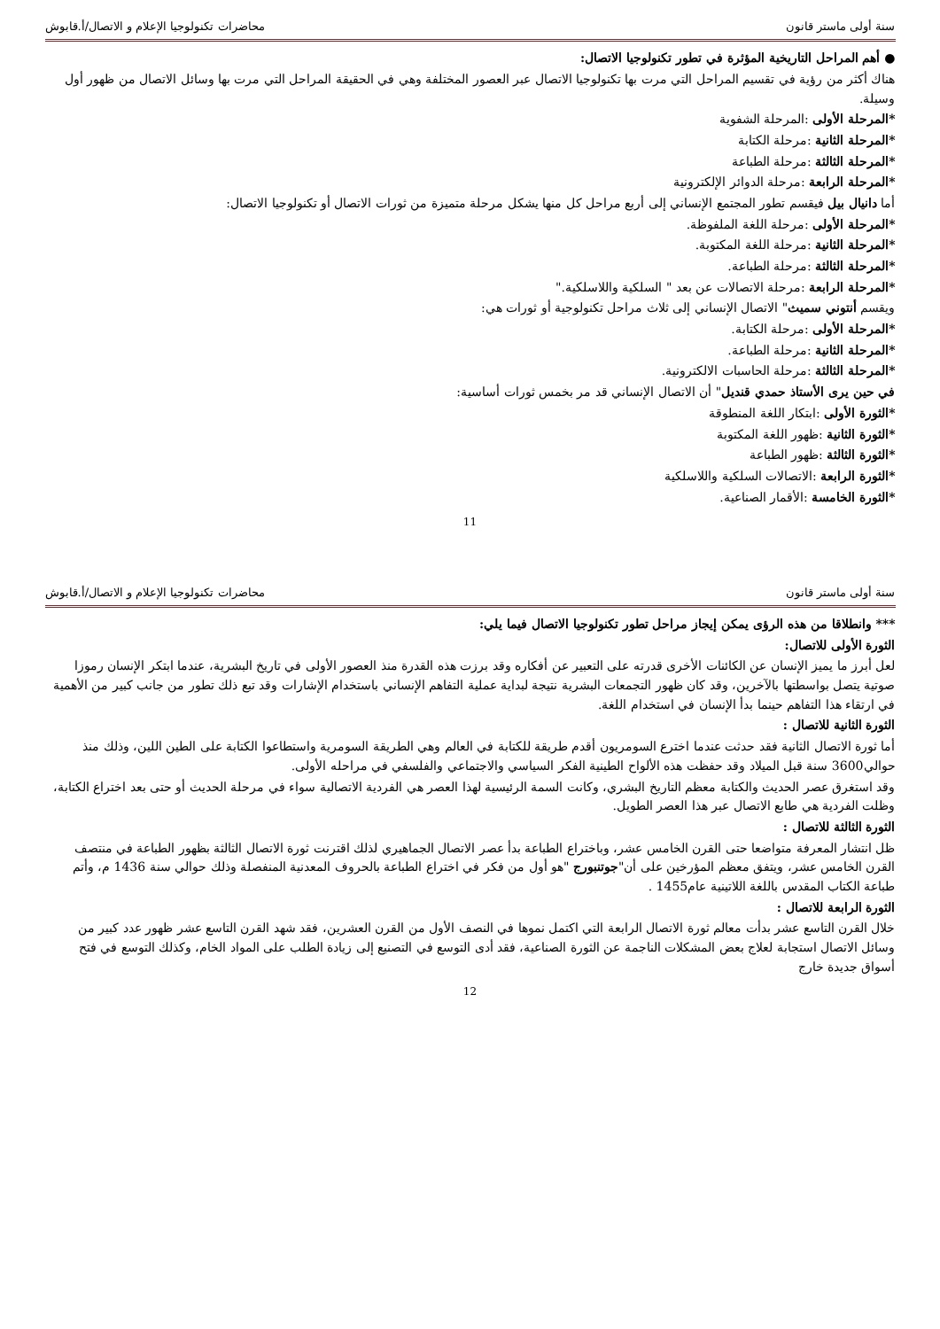سنة أولى ماستر قانون محاضرات تكنولوجيا الإعلام و الاتصال/أ.قابوش
● أهم المراحل التاريخية المؤثرة في تطور تكنولوجيا الاتصال:
هناك أكثر من رؤية في تقسيم المراحل التي مرت بها تكنولوجيا الاتصال عبر العصور المختلفة وهي في الحقيقة المراحل التي مرت بها وسائل الاتصال من ظهور أول وسيلة.
*المرحلة الأولى :المرحلة الشفوية
*المرحلة الثانية :مرحلة الكتابة
*المرحلة الثالثة :مرحلة الطباعة
*المرحلة الرابعة :مرحلة الدوائر الإلكترونية
أما دانيال بيل فيقسم تطور المجتمع الإنساني إلى أربع مراحل كل منها يشكل مرحلة متميزة من ثورات الاتصال أو تكنولوجيا الاتصال:
*المرحلة الأولى :مرحلة اللغة الملفوظة.
*المرحلة الثانية :مرحلة اللغة المكتوبة.
*المرحلة الثالثة :مرحلة الطباعة.
*المرحلة الرابعة :مرحلة الاتصالات عن بعد " السلكية واللاسلكية."
ويقسم أنتوني سميث" الاتصال الإنساني إلى ثلاث مراحل تكنولوجية أو ثورات هي:
*المرحلة الأولى :مرحلة الكتابة.
*المرحلة الثانية :مرحلة الطباعة.
*المرحلة الثالثة :مرحلة الحاسبات الالكترونية.
في حين يرى الأستاذ حمدي قنديل" أن الاتصال الإنساني قد مر بخمس ثورات أساسية:
*الثورة الأولى :ابتكار اللغة المنطوقة
*الثورة الثانية :ظهور اللغة المكتوبة
*الثورة الثالثة :ظهور الطباعة
*الثورة الرابعة :الاتصالات السلكية واللاسلكية
*الثورة الخامسة :الأقمار الصناعية.
11
سنة أولى ماستر قانون محاضرات تكنولوجيا الإعلام و الاتصال/أ.قابوش
*** وانطلاقا من هذه الرؤى يمكن إيجاز مراحل تطور تكنولوجيا الاتصال فيما يلي:
الثورة الأولى للاتصال:
لعل أبرز ما يميز الإنسان عن الكائنات الأخرى قدرته على التعبير عن أفكاره وقد برزت هذه القدرة منذ العصور الأولى في تاريخ البشرية، عندما ابتكر الإنسان رموزا صوتية يتصل بواسطتها بالآخرين، وقد كان ظهور التجمعات البشرية نتيجة لبداية عملية التفاهم الإنساني باستخدام الإشارات وقد تبع ذلك تطور من جانب كبير من الأهمية في ارتقاء هذا التفاهم حينما بدأ الإنسان في استخدام اللغة.
الثورة الثانية للاتصال :
أما ثورة الاتصال الثانية فقد حدثت عندما اخترع السومريون أقدم طريقة للكتابة في العالم وهي الطريقة السومرية واستطاعوا الكتابة على الطين اللين، وذلك منذ حوالي3600 سنة قبل الميلاد وقد حفظت هذه الألواح الطينية الفكر السياسي والاجتماعي والفلسفي في مراحله الأولى.
وقد استغرق عصر الحديث والكتابة معظم التاريخ البشري، وكانت السمة الرئيسية لهذا العصر هي الفردية الاتصالية سواء في مرحلة الحديث أو حتى بعد اختراع الكتابة، وظلت الفردية هي طابع الاتصال عبر هذا العصر الطويل.
الثورة الثالثة للاتصال :
ظل انتشار المعرفة متواضعا حتى القرن الخامس عشر، وباختراع الطباعة بدأ عصر الاتصال الجماهيري لذلك اقترنت ثورة الاتصال الثالثة بظهور الطباعة في منتصف القرن الخامس عشر، ويتفق معظم المؤرخين على أن"جوتنبورج "هو أول من فكر في اختراع الطباعة بالحروف المعدنية المنفصلة وذلك حوالي سنة 1436 م، وأتم طباعة الكتاب المقدس باللغة اللاتينية عام1455 .
الثورة الرابعة للاتصال :
خلال القرن التاسع عشر بدأت معالم ثورة الاتصال الرابعة التي اكتمل نموها في النصف الأول من القرن العشرين، فقد شهد القرن التاسع عشر ظهور عدد كبير من وسائل الاتصال استجابة لعلاج بعض المشكلات الناجمة عن الثورة الصناعية، فقد أدى التوسع في التصنيع إلى زيادة الطلب على المواد الخام، وكذلك التوسع في فتح أسواق جديدة خارج
12